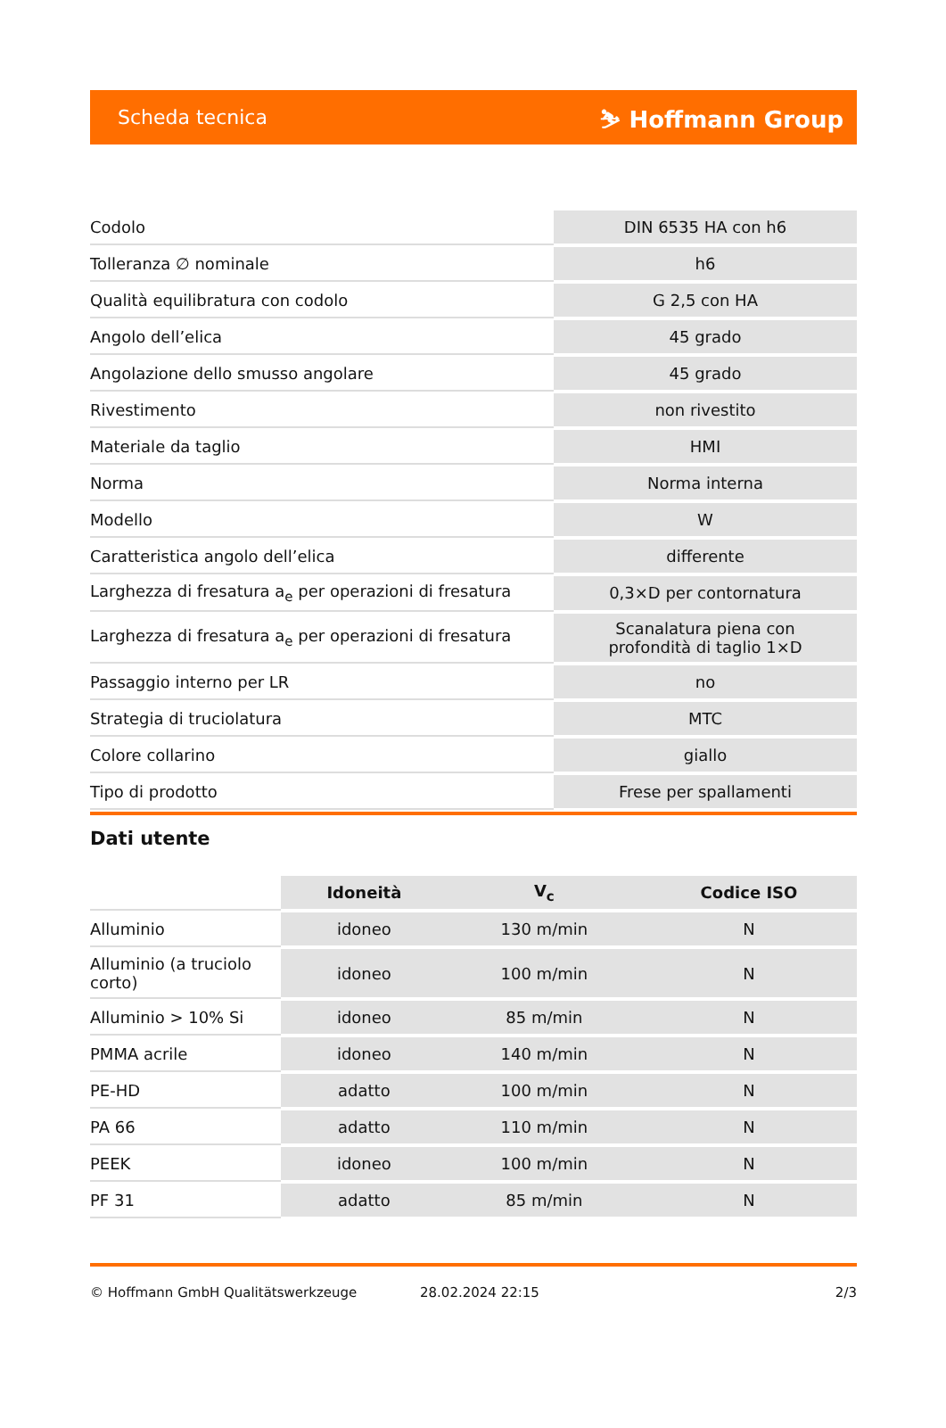Scheda tecnica ⛷ Hoffmann Group
| Codolo | DIN 6535 HA con h6 |
| Tolleranza ∅ nominale | h6 |
| Qualità equilibratura con codolo | G 2,5 con HA |
| Angolo dell’elica | 45 grado |
| Angolazione dello smusso angolare | 45 grado |
| Rivestimento | non rivestito |
| Materiale da taglio | HMI |
| Norma | Norma interna |
| Modello | W |
| Caratteristica angolo dell’elica | differente |
| Larghezza di fresatura a<sub>e</sub> per operazioni di fresatura | 0,3×D per contornatura |
| Larghezza di fresatura a<sub>e</sub> per operazioni di fresatura | Scanalatura piena con profondità di taglio 1×D |
| Passaggio interno per LR | no |
| Strategia di truciolatura | MTC |
| Colore collarino | giallo |
| Tipo di prodotto | Frese per spallamenti |
Dati utente
| | Idoneità | V<sub>c</sub> | Codice ISO |
| --- | --- | --- | --- |
| Alluminio | idoneo | 130 m/min | N |
| Alluminio (a truciolo corto) | idoneo | 100 m/min | N |
| Alluminio > 10% Si | idoneo | 85 m/min | N |
| PMMA acrile | idoneo | 140 m/min | N |
| PE-HD | adatto | 100 m/min | N |
| PA 66 | adatto | 110 m/min | N |
| PEEK | idoneo | 100 m/min | N |
| PF 31 | adatto | 85 m/min | N |
© Hoffmann GmbH Qualitätswerkzeuge 28.02.2024 22:15 2/3